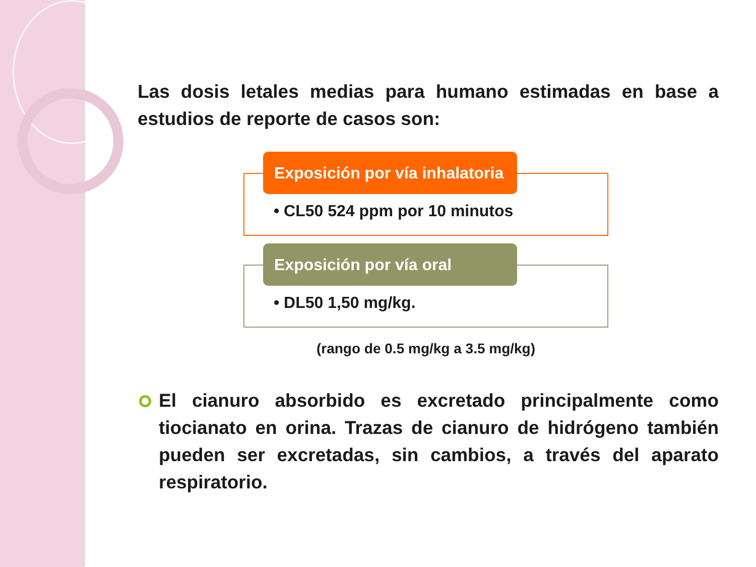Las dosis letales medias para humano estimadas en base a estudios de reporte de casos son:
Exposición por vía inhalatoria
• CL50 524 ppm por 10 minutos
Exposición por vía oral
• DL50 1,50 mg/kg.
(rango de 0.5 mg/kg a 3.5 mg/kg)
El cianuro absorbido es excretado principalmente como tiocianato en orina. Trazas de cianuro de hidrógeno también pueden ser excretadas, sin cambios, a través del aparato respiratorio.